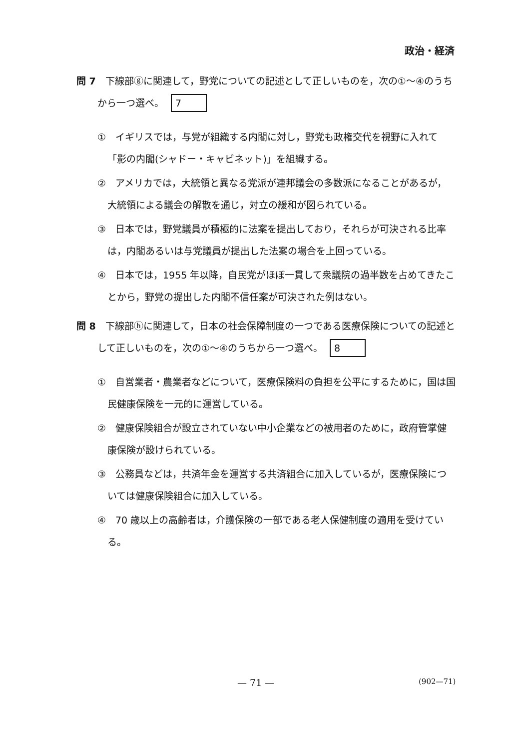政治・経済
問 7　下線部ⓖに関連して，野党についての記述として正しいものを，次の①～④のうちから一つ選べ。 7
①　イギリスでは，与党が組織する内閣に対し，野党も政権交代を視野に入れて「影の内閣(シャドー・キャビネット)」を組織する。
②　アメリカでは，大統領と異なる党派が連邦議会の多数派になることがあるが，大統領による議会の解散を通じ，対立の緩和が図られている。
③　日本では，野党議員が積極的に法案を提出しており，それらが可決される比率は，内閣あるいは与党議員が提出した法案の場合を上回っている。
④　日本では，1955 年以降，自民党がほぼ一貫して衆議院の過半数を占めてきたことから，野党の提出した内閣不信任案が可決された例はない。
問 8　下線部ⓗに関連して，日本の社会保障制度の一つである医療保険についての記述として正しいものを，次の①～④のうちから一つ選べ。 8
①　自営業者・農業者などについて，医療保険料の負担を公平にするために，国は国民健康保険を一元的に運営している。
②　健康保険組合が設立されていない中小企業などの被用者のために，政府管掌健康保険が設けられている。
③　公務員などは，共済年金を運営する共済組合に加入しているが，医療保険については健康保険組合に加入している。
④　70 歳以上の高齢者は，介護保険の一部である老人保健制度の適用を受けている。
— 71 — (902—71)